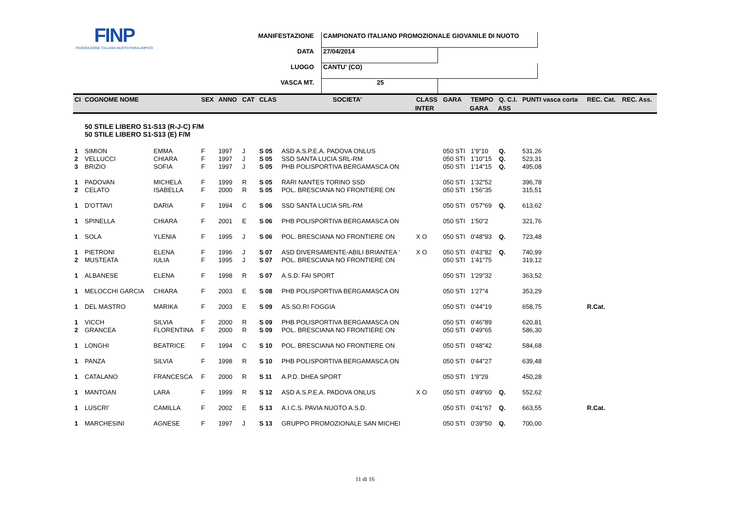FINP
FEDERAZIONE ITALIANA NUOTO PARALIMPICO
MANIFESTAZIONE CAMPIONATO ITALIANO PROMOZIONALE GIOVANILE DI NUOTO
DATA 27/04/2014
LUOGO CANTU' (CO)
VASCA MT. 25
| CI | COGNOME NOME | | SEX | ANNO | CAT | CLAS | SOCIETA' | CLASS | GARA | TEMPO | Q. C.I. | PUNTI vasca corta | REC. Cat. | REC. Ass. |
| | | | | | | | | INTER | | GARA | ASS | | | |
| | 50 STILE LIBERO S1-S13 (R-J-C) F/M 50 STILE LIBERO S1-S13 (E) F/M | | | | | | | | | | | | | |
| 1 | SIMION | EMMA | F | 1997 | J | S 05 | ASD A.S.P.E.A. PADOVA ONLUS | | 050 STI | 1'9"10 | Q. | 531,26 | | |
| 2 | VELLUCCI | CHIARA | F | 1997 | J | S 05 | SSD SANTA LUCIA SRL-RM | | 050 STI | 1'10"15 | Q. | 523,31 | | |
| 3 | BRIZIO | SOFIA | F | 1997 | J | S 05 | PHB POLISPORTIVA BERGAMASCA ON | | 050 STI | 1'14"15 | Q. | 495,08 | | |
| 1 | PADOVAN | MICHELA | F | 1999 | R | S 05 | RARI NANTES TORINO SSD | | 050 STI | 1'32"52 | | 396,78 | | |
| 2 | CELATO | ISABELLA | F | 2000 | R | S 05 | POL. BRESCIANA NO FRONTIERE ON | | 050 STI | 1'56"35 | | 315,51 | | |
| 1 | D'OTTAVI | DARIA | F | 1994 | C | S 06 | SSD SANTA LUCIA SRL-RM | | 050 STI | 0'57"69 | Q. | 613,62 | | |
| 1 | SPINELLA | CHIARA | F | 2001 | E | S 06 | PHB POLISPORTIVA BERGAMASCA ON | | 050 STI | 1'50"2 | | 321,76 | | |
| 1 | SOLA | YLENIA | F | 1995 | J | S 06 | POL. BRESCIANA NO FRONTIERE ON | X O | 050 STI | 0'48"93 | Q. | 723,48 | | |
| 1 | PIETRONI | ELENA | F | 1996 | J | S 07 | ASD DIVERSAMENTE-ABILI BRIANTEA ' | X O | 050 STI | 0'43"82 | Q. | 740,99 | | |
| 2 | MUSTEATA | IULIA | F | 1995 | J | S 07 | POL. BRESCIANA NO FRONTIERE ON | | 050 STI | 1'41"75 | | 319,12 | | |
| 1 | ALBANESE | ELENA | F | 1998 | R | S 07 | A.S.D. FAI SPORT | | 050 STI | 1'29"32 | | 363,52 | | |
| 1 | MELOCCHI GARCIA | CHIARA | F | 2003 | E | S 08 | PHB POLISPORTIVA BERGAMASCA ON | | 050 STI | 1'27"4 | | 353,29 | | |
| 1 | DEL MASTRO | MARIKA | F | 2003 | E | S 09 | AS.SO.RI FOGGIA | | 050 STI | 0'44"19 | | 658,75 | R.Cat. | |
| 1 | VICCH | SILVIA | F | 2000 | R | S 09 | PHB POLISPORTIVA BERGAMASCA ON | | 050 STI | 0'46"89 | | 620,81 | | |
| 2 | GRANCEA | FLORENTINA | F | 2000 | R | S 09 | POL. BRESCIANA NO FRONTIERE ON | | 050 STI | 0'49"65 | | 586,30 | | |
| 1 | LONGHI | BEATRICE | F | 1994 | C | S 10 | POL. BRESCIANA NO FRONTIERE ON | | 050 STI | 0'48"42 | | 584,68 | | |
| 1 | PANZA | SILVIA | F | 1998 | R | S 10 | PHB POLISPORTIVA BERGAMASCA ON | | 050 STI | 0'44"27 | | 639,48 | | |
| 1 | CATALANO | FRANCESCA | F | 2000 | R | S 11 | A.P.D. DHEA SPORT | | 050 STI | 1'9"29 | | 450,28 | | |
| 1 | MANTOAN | LARA | F | 1999 | R | S 12 | ASD A.S.P.E.A. PADOVA ONLUS | X O | 050 STI | 0'49"60 | Q. | 552,62 | | |
| 1 | LUSCRI' | CAMILLA | F | 2002 | E | S 13 | A.I.C.S. PAVIA NUOTO A.S.D. | | 050 STI | 0'41"67 | Q. | 663,55 | R.Cat. | |
| 1 | MARCHESINI | AGNESE | F | 1997 | J | S 13 | GRUPPO PROMOZIONALE SAN MICHEI | | 050 STI | 0'39"50 | Q. | 700,00 | | |
11 di 16